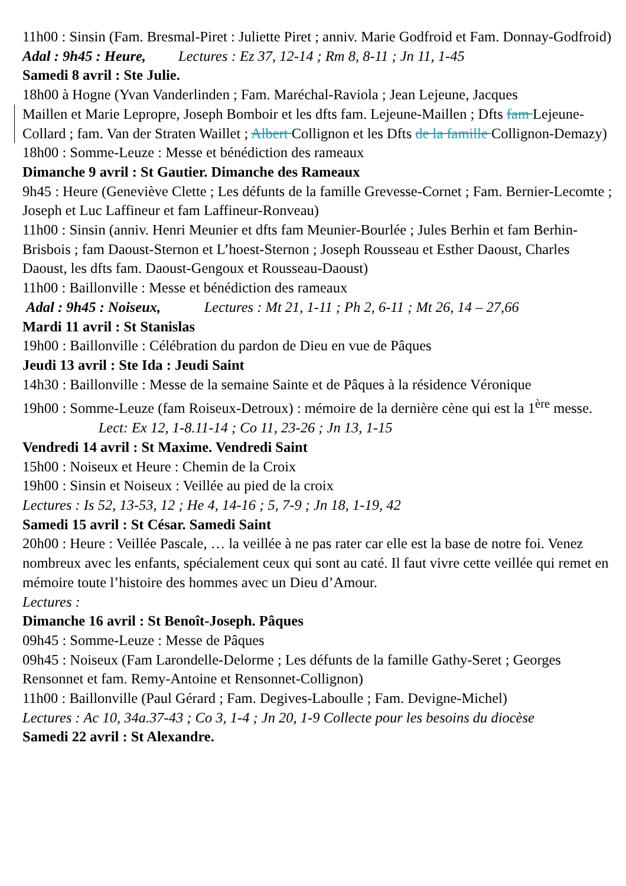11h00 : Sinsin (Fam. Bresmal-Piret : Juliette Piret ; anniv. Marie Godfroid et Fam. Donnay-Godfroid)
Adal : 9h45 : Heure, Lectures : Ez 37, 12-14 ; Rm 8, 8-11 ; Jn 11, 1-45
Samedi 8 avril : Ste Julie.
18h00 à Hogne (Yvan Vanderlinden ; Fam. Maréchal-Raviola ; Jean Lejeune, Jacques
Maillen et Marie Lepropre, Joseph Bomboir et les dfts fam. Lejeune-Maillen ; Dfts fam Lejeune-Collard ; fam. Van der Straten Waillet ; Albert Collignon et les Dfts de la famille Collignon-Demazy)
18h00 : Somme-Leuze : Messe et bénédiction des rameaux
Dimanche 9 avril : St Gautier. Dimanche des Rameaux
9h45 : Heure (Geneviève Clette ; Les défunts de la famille Grevesse-Cornet ; Fam. Bernier-Lecomte ; Joseph et Luc Laffineur et fam Laffineur-Ronveau)
11h00 : Sinsin (anniv. Henri Meunier et dfts fam Meunier-Bourlée ; Jules Berhin et fam Berhin-Brisbois ; fam Daoust-Sternon et L’hoest-Sternon ; Joseph Rousseau et Esther Daoust, Charles Daoust, les dfts fam. Daoust-Gengoux et Rousseau-Daoust)
11h00 : Baillonville : Messe et bénédiction des rameaux
Adal : 9h45 : Noiseux, Lectures : Mt 21, 1-11 ; Ph 2, 6-11 ; Mt 26, 14 – 27,66
Mardi 11 avril : St Stanislas
19h00 : Baillonville : Célébration du pardon de Dieu en vue de Pâques
Jeudi 13 avril : Ste Ida : Jeudi Saint
14h30 : Baillonville : Messe de la semaine Sainte et de Pâques à la résidence Véronique
19h00 : Somme-Leuze (fam Roiseux-Detroux) : mémoire de la dernière cène qui est la 1<sup>ère</sup> messe. Lect: Ex 12, 1-8.11-14 ; Co 11, 23-26 ; Jn 13, 1-15
Vendredi 14 avril : St Maxime. Vendredi Saint
15h00 : Noiseux et Heure : Chemin de la Croix
19h00 : Sinsin et Noiseux : Veillée au pied de la croix
Lectures : Is 52, 13-53, 12 ; He 4, 14-16 ; 5, 7-9 ; Jn 18, 1-19, 42
Samedi 15 avril : St César. Samedi Saint
20h00 : Heure : Veillée Pascale, … la veillée à ne pas rater car elle est la base de notre foi. Venez nombreux avec les enfants, spécialement ceux qui sont au caté. Il faut vivre cette veillée qui remet en mémoire toute l’histoire des hommes avec un Dieu d’Amour.
Lectures :
Dimanche 16 avril : St Benoît-Joseph. Pâques
09h45 : Somme-Leuze : Messe de Pâques
09h45 : Noiseux (Fam Larondelle-Delorme ; Les défunts de la famille Gathy-Seret ; Georges Rensonnet et fam. Remy-Antoine et Rensonnet-Collignon)
11h00 : Baillonville (Paul Gérard ; Fam. Degives-Laboulle ; Fam. Devigne-Michel)
Lectures : Ac 10, 34a.37-43 ; Co 3, 1-4 ; Jn 20, 1-9 Collecte pour les besoins du diocèse
Samedi 22 avril : St Alexandre.